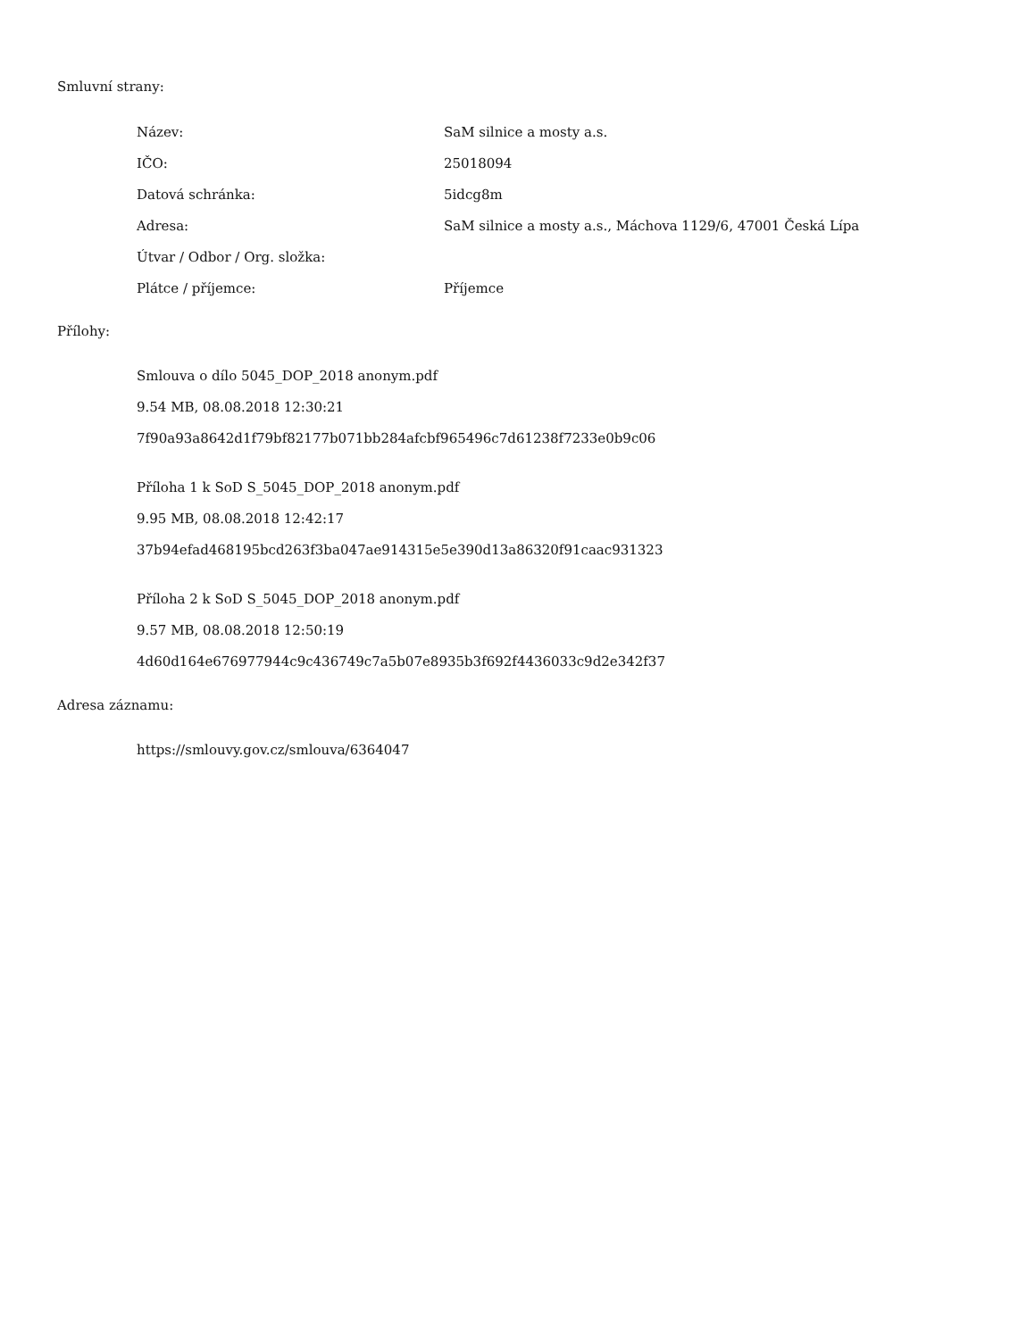Smluvní strany:
| Název: | SaM silnice a mosty a.s. |
| IČO: | 25018094 |
| Datová schránka: | 5idcg8m |
| Adresa: | SaM silnice a mosty a.s., Máchova 1129/6, 47001 Česká Lípa |
| Útvar / Odbor / Org. složka: | |
| Plátce / příjemce: | Příjemce |
Přílohy:
Smlouva o dílo 5045_DOP_2018 anonym.pdf
9.54 MB, 08.08.2018 12:30:21
7f90a93a8642d1f79bf82177b071bb284afcbf965496c7d61238f7233e0b9c06
Příloha 1 k SoD S_5045_DOP_2018 anonym.pdf
9.95 MB, 08.08.2018 12:42:17
37b94efad468195bcd263f3ba047ae914315e5e390d13a86320f91caac931323
Příloha 2 k SoD S_5045_DOP_2018 anonym.pdf
9.57 MB, 08.08.2018 12:50:19
4d60d164e676977944c9c436749c7a5b07e8935b3f692f4436033c9d2e342f37
Adresa záznamu:
https://smlouvy.gov.cz/smlouva/6364047